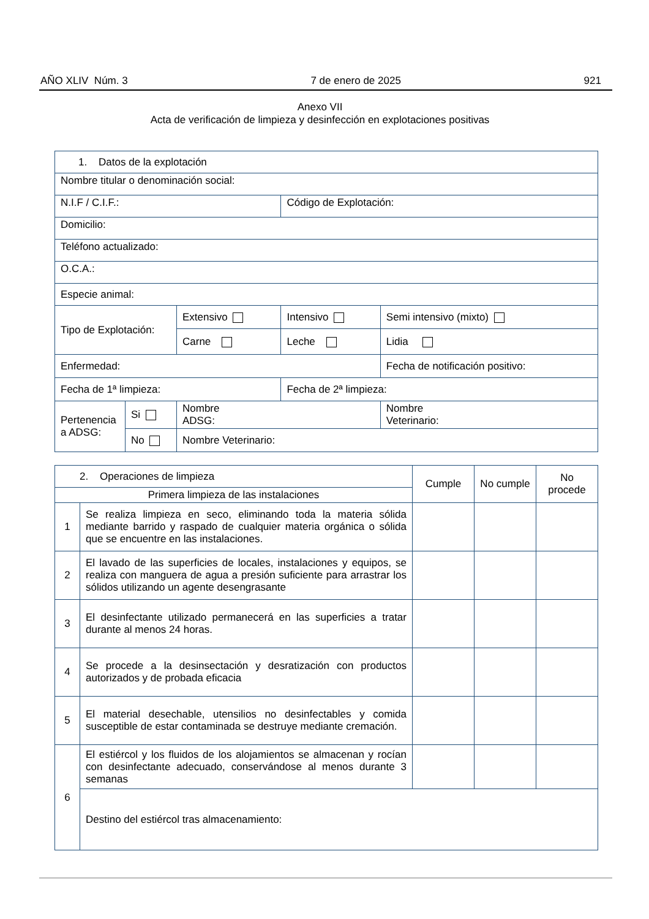AÑO XLIV Núm. 3 7 de enero de 2025 921
Anexo VII
Acta de verificación de limpieza y desinfección en explotaciones positivas
| 1. Datos de la explotación | | | | | |
| Nombre titular o denominación social: | | | | | |
| N.I.F / C.I.F.: | | | Código de Explotación: | | |
| Domicilio: | | | | | |
| Teléfono actualizado: | | | | | |
| O.C.A.: | | | | | |
| Especie animal: | | | | | |
| Tipo de Explotación: | | Extensivo | Intensivo | Semi intensivo (mixto) | |
| | | Carne | Leche | Lidia | |
| Enfermedad: | | | | Fecha de notificación positivo: | |
| Fecha de 1ª limpieza: | | | Fecha de 2ª limpieza: | | |
| Pertenencia a ADSG: | Si | Nombre ADSG: | | | Nombre Veterinario: |
| | No | Nombre Veterinario: | | | |
| 2. Operaciones de limpieza | | Cumple | No cumple | No procede |
| Primera limpieza de las instalaciones | | | | |
| 1 | Se realiza limpieza en seco, eliminando toda la materia sólida mediante barrido y raspado de cualquier materia orgánica o sólida que se encuentre en las instalaciones. | | | |
| 2 | El lavado de las superficies de locales, instalaciones y equipos, se realiza con manguera de agua a presión suficiente para arrastrar los sólidos utilizando un agente desengrasante | | | |
| 3 | El desinfectante utilizado permanecerá en las superficies a tratar durante al menos 24 horas. | | | |
| 4 | Se procede a la desinsectación y desratización con productos autorizados y de probada eficacia | | | |
| 5 | El material desechable, utensilios no desinfectables y comida susceptible de estar contaminada se destruye mediante cremación. | | | |
| 6 | El estiércol y los fluidos de los alojamientos se almacenan y rocían con desinfectante adecuado, conservándose al menos durante 3 semanas | | | |
| | Destino del estiércol tras almacenamiento: | | | |